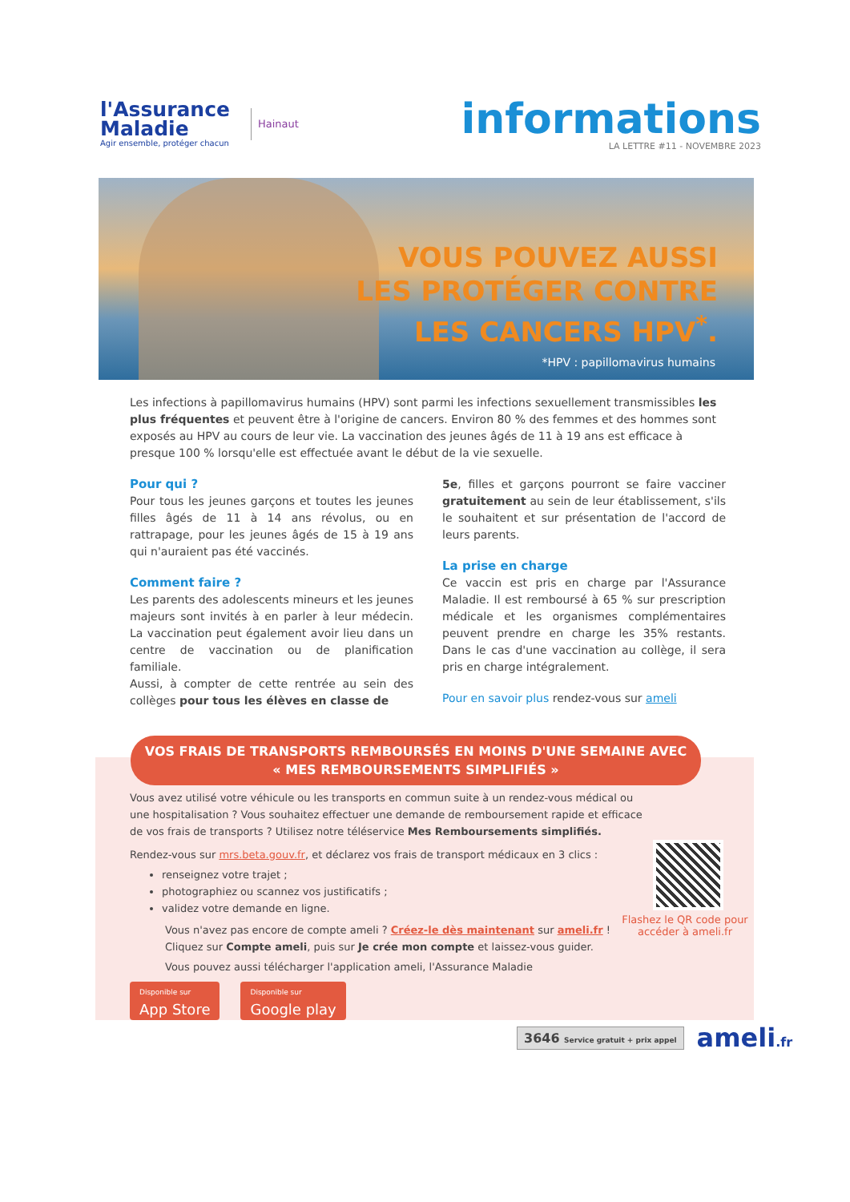l'Assurance
Maladie
Agir ensemble, protéger chacun
Hainaut
informations
LA LETTRE #11 - NOVEMBRE 2023
VOUS POUVEZ AUSSI
LES PROTÉGER CONTRE
LES CANCERS HPV<sup>*</sup>.
*HPV : papillomavirus humains
Les infections à papillomavirus humains (HPV) sont parmi les infections sexuellement transmissibles les plus fréquentes et peuvent être à l'origine de cancers. Environ 80 % des femmes et des hommes sont exposés au HPV au cours de leur vie. La vaccination des jeunes âgés de 11 à 19 ans est efficace à presque 100 % lorsqu'elle est effectuée avant le début de la vie sexuelle.
Pour qui ?
Pour tous les jeunes garçons et toutes les jeunes filles âgés de 11 à 14 ans révolus, ou en rattrapage, pour les jeunes âgés de 15 à 19 ans qui n'auraient pas été vaccinés.
Comment faire ?
Les parents des adolescents mineurs et les jeunes majeurs sont invités à en parler à leur médecin. La vaccination peut également avoir lieu dans un centre de vaccination ou de planification familiale.
Aussi, à compter de cette rentrée au sein des collèges pour tous les élèves en classe de
5e, filles et garçons pourront se faire vacciner gratuitement au sein de leur établissement, s'ils le souhaitent et sur présentation de l'accord de leurs parents.
La prise en charge
Ce vaccin est pris en charge par l'Assurance Maladie. Il est remboursé à 65 % sur prescription médicale et les organismes complémentaires peuvent prendre en charge les 35% restants. Dans le cas d'une vaccination au collège, il sera pris en charge intégralement.
Pour en savoir plus rendez-vous sur ameli
VOS FRAIS DE TRANSPORTS REMBOURSÉS EN MOINS D'UNE SEMAINE AVEC
« MES REMBOURSEMENTS SIMPLIFIÉS »
Vous avez utilisé votre véhicule ou les transports en commun suite à un rendez-vous médical ou une hospitalisation ? Vous souhaitez effectuer une demande de remboursement rapide et efficace de vos frais de transports ? Utilisez notre téléservice Mes Remboursements simplifiés.
Rendez-vous sur mrs.beta.gouv.fr, et déclarez vos frais de transport médicaux en 3 clics :
renseignez votre trajet ;
photographiez ou scannez vos justificatifs ;
validez votre demande en ligne.
Vous n'avez pas encore de compte ameli ? Créez-le dès maintenant sur ameli.fr !
Cliquez sur Compte ameli, puis sur Je crée mon compte et laissez-vous guider.
Vous pouvez aussi télécharger l'application ameli, l'Assurance Maladie
Disponible sur App Store Disponible sur Google play
Flashez le QR code pour accéder à ameli.fr
3646 Service gratuit + prix appel ameli.fr